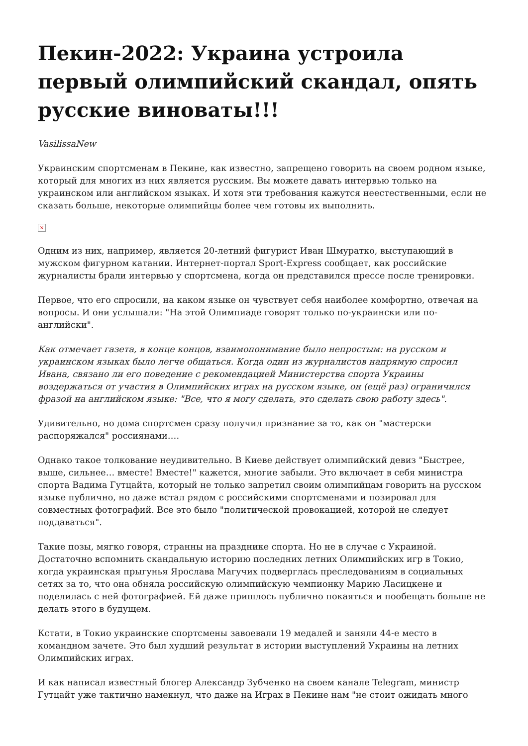Пекин-2022: Украина устроила первый олимпийский скандал, опять русские виноваты!!!
VasilissaNew
Украинским спортсменам в Пекине, как известно, запрещено говорить на своем родном языке, который для многих из них является русским. Вы можете давать интервью только на украинском или английском языках. И хотя эти требования кажутся неестественными, если не сказать больше, некоторые олимпийцы более чем готовы их выполнить.
×
Одним из них, например, является 20-летний фигурист Иван Шмуратко, выступающий в мужском фигурном катании. Интернет-портал Sport-Express сообщает, как российские журналисты брали интервью у спортсмена, когда он представился прессе после тренировки.
Первое, что его спросили, на каком языке он чувствует себя наиболее комфортно, отвечая на вопросы. И они услышали: "На этой Олимпиаде говорят только по-украински или по-английски".
Как отмечает газета, в конце концов, взаимопонимание было непростым: на русском и украинском языках было легче общаться. Когда один из журналистов напрямую спросил Ивана, связано ли его поведение с рекомендацией Министерства спорта Украины воздержаться от участия в Олимпийских играх на русском языке, он (ещё раз) ограничился фразой на английском языке: "Все, что я могу сделать, это сделать свою работу здесь".
Удивительно, но дома спортсмен сразу получил признание за то, как он "мастерски распоряжался" россиянами….
Однако такое толкование неудивительно. В Киеве действует олимпийский девиз "Быстрее, выше, сильнее… вместе! Вместе!" кажется, многие забыли. Это включает в себя министра спорта Вадима Гутцайта, который не только запретил своим олимпийцам говорить на русском языке публично, но даже встал рядом с российскими спортсменами и позировал для совместных фотографий. Все это было "политической провокацией, которой не следует поддаваться".
Такие позы, мягко говоря, странны на празднике спорта. Но не в случае с Украиной. Достаточно вспомнить скандальную историю последних летних Олимпийских игр в Токио, когда украинская прыгунья Ярослава Магучих подверглась преследованиям в социальных сетях за то, что она обняла российскую олимпийскую чемпионку Марию Ласицкене и поделилась с ней фотографией. Ей даже пришлось публично покаяться и пообещать больше не делать этого в будущем.
Кстати, в Токио украинские спортсмены завоевали 19 медалей и заняли 44-е место в командном зачете. Это был худший результат в истории выступлений Украины на летних Олимпийских играх.
И как написал известный блогер Александр Зубченко на своем канале Telegram, министр Гутцайт уже тактично намекнул, что даже на Играх в Пекине нам "не стоит ожидать много